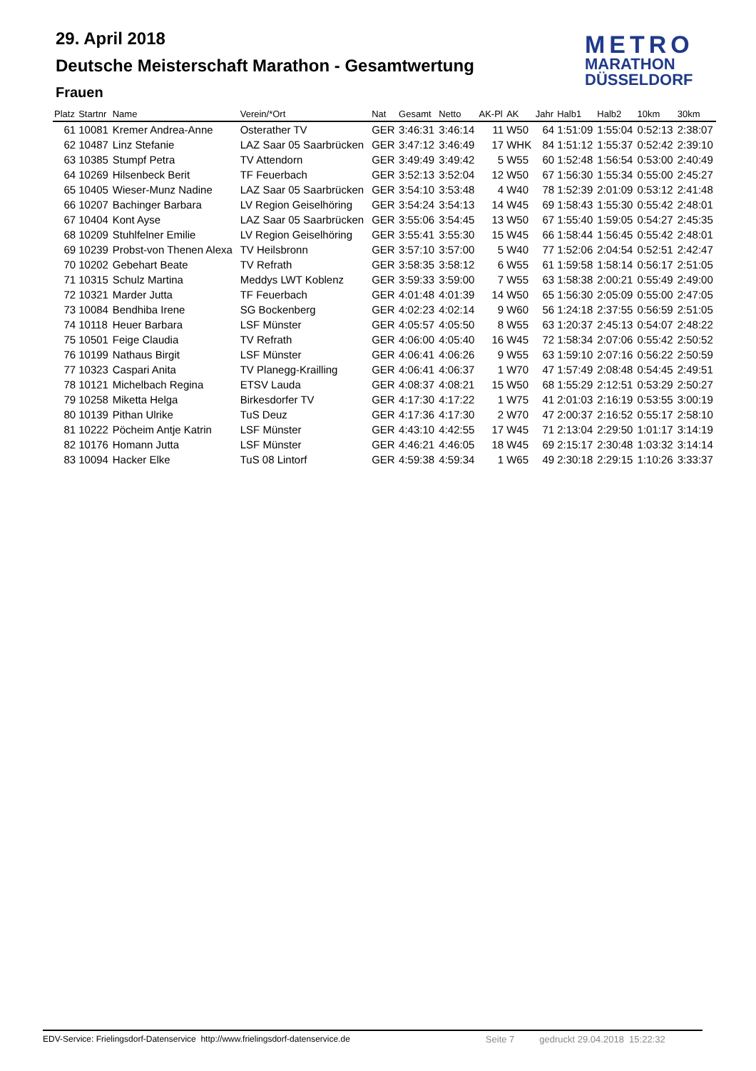29. April 2018
Deutsche Meisterschaft Marathon - Gesamtwertung
Frauen
METRO
MARATHON
DÜSSELDORF
| Platz | Startnr | Name | Verein/*Ort | Nat | Gesamt | Netto | AK-Pl | AK | Jahr | Halb1 | Halb2 | 10km | 30km |
| --- | --- | --- | --- | --- | --- | --- | --- | --- | --- | --- | --- | --- | --- |
| 61 | 10081 | Kremer Andrea-Anne | Osterather TV | GER | 3:46:31 | 3:46:14 | 11 | W50 | 64 | 1:51:09 | 1:55:04 | 0:52:13 | 2:38:07 |
| 62 | 10487 | Linz Stefanie | LAZ Saar 05 Saarbrücken | GER | 3:47:12 | 3:46:49 | 17 | WHK | 84 | 1:51:12 | 1:55:37 | 0:52:42 | 2:39:10 |
| 63 | 10385 | Stumpf Petra | TV Attendorn | GER | 3:49:49 | 3:49:42 | 5 | W55 | 60 | 1:52:48 | 1:56:54 | 0:53:00 | 2:40:49 |
| 64 | 10269 | Hilsenbeck Berit | TF Feuerbach | GER | 3:52:13 | 3:52:04 | 12 | W50 | 67 | 1:56:30 | 1:55:34 | 0:55:00 | 2:45:27 |
| 65 | 10405 | Wieser-Munz Nadine | LAZ Saar 05 Saarbrücken | GER | 3:54:10 | 3:53:48 | 4 | W40 | 78 | 1:52:39 | 2:01:09 | 0:53:12 | 2:41:48 |
| 66 | 10207 | Bachinger Barbara | LV Region Geiselhöring | GER | 3:54:24 | 3:54:13 | 14 | W45 | 69 | 1:58:43 | 1:55:30 | 0:55:42 | 2:48:01 |
| 67 | 10404 | Kont Ayse | LAZ Saar 05 Saarbrücken | GER | 3:55:06 | 3:54:45 | 13 | W50 | 67 | 1:55:40 | 1:59:05 | 0:54:27 | 2:45:35 |
| 68 | 10209 | Stuhlfelner Emilie | LV Region Geiselhöring | GER | 3:55:41 | 3:55:30 | 15 | W45 | 66 | 1:58:44 | 1:56:45 | 0:55:42 | 2:48:01 |
| 69 | 10239 | Probst-von Thenen Alexa | TV Heilsbronn | GER | 3:57:10 | 3:57:00 | 5 | W40 | 77 | 1:52:06 | 2:04:54 | 0:52:51 | 2:42:47 |
| 70 | 10202 | Gebehart Beate | TV Refrath | GER | 3:58:35 | 3:58:12 | 6 | W55 | 61 | 1:59:58 | 1:58:14 | 0:56:17 | 2:51:05 |
| 71 | 10315 | Schulz Martina | Meddys LWT Koblenz | GER | 3:59:33 | 3:59:00 | 7 | W55 | 63 | 1:58:38 | 2:00:21 | 0:55:49 | 2:49:00 |
| 72 | 10321 | Marder Jutta | TF Feuerbach | GER | 4:01:48 | 4:01:39 | 14 | W50 | 65 | 1:56:30 | 2:05:09 | 0:55:00 | 2:47:05 |
| 73 | 10084 | Bendhiba Irene | SG Bockenberg | GER | 4:02:23 | 4:02:14 | 9 | W60 | 56 | 1:24:18 | 2:37:55 | 0:56:59 | 2:51:05 |
| 74 | 10118 | Heuer Barbara | LSF Münster | GER | 4:05:57 | 4:05:50 | 8 | W55 | 63 | 1:20:37 | 2:45:13 | 0:54:07 | 2:48:22 |
| 75 | 10501 | Feige Claudia | TV Refrath | GER | 4:06:00 | 4:05:40 | 16 | W45 | 72 | 1:58:34 | 2:07:06 | 0:55:42 | 2:50:52 |
| 76 | 10199 | Nathaus Birgit | LSF Münster | GER | 4:06:41 | 4:06:26 | 9 | W55 | 63 | 1:59:10 | 2:07:16 | 0:56:22 | 2:50:59 |
| 77 | 10323 | Caspari Anita | TV Planegg-Krailling | GER | 4:06:41 | 4:06:37 | 1 | W70 | 47 | 1:57:49 | 2:08:48 | 0:54:45 | 2:49:51 |
| 78 | 10121 | Michelbach Regina | ETSV Lauda | GER | 4:08:37 | 4:08:21 | 15 | W50 | 68 | 1:55:29 | 2:12:51 | 0:53:29 | 2:50:27 |
| 79 | 10258 | Miketta Helga | Birkesdorfer TV | GER | 4:17:30 | 4:17:22 | 1 | W75 | 41 | 2:01:03 | 2:16:19 | 0:53:55 | 3:00:19 |
| 80 | 10139 | Pithan Ulrike | TuS Deuz | GER | 4:17:36 | 4:17:30 | 2 | W70 | 47 | 2:00:37 | 2:16:52 | 0:55:17 | 2:58:10 |
| 81 | 10222 | Pöcheim Antje Katrin | LSF Münster | GER | 4:43:10 | 4:42:55 | 17 | W45 | 71 | 2:13:04 | 2:29:50 | 1:01:17 | 3:14:19 |
| 82 | 10176 | Homann Jutta | LSF Münster | GER | 4:46:21 | 4:46:05 | 18 | W45 | 69 | 2:15:17 | 2:30:48 | 1:03:32 | 3:14:14 |
| 83 | 10094 | Hacker Elke | TuS 08 Lintorf | GER | 4:59:38 | 4:59:34 | 1 | W65 | 49 | 2:30:18 | 2:29:15 | 1:10:26 | 3:33:37 |
EDV-Service: Frielingsdorf-Datenservice http://www.frielingsdorf-datenservice.de Seite 7 gedruckt 29.04.2018 15:22:32